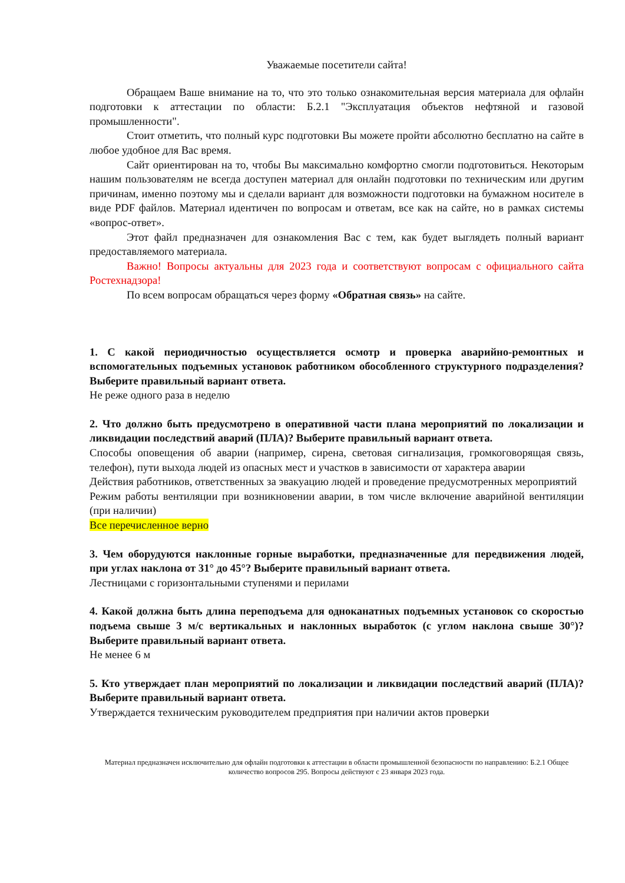Уважаемые посетители сайта!
Обращаем Ваше внимание на то, что это только ознакомительная версия материала для офлайн подготовки к аттестации по области: Б.2.1 "Эксплуатация объектов нефтяной и газовой промышленности".
Стоит отметить, что полный курс подготовки Вы можете пройти абсолютно бесплатно на сайте в любое удобное для Вас время.
Сайт ориентирован на то, чтобы Вы максимально комфортно смогли подготовиться. Некоторым нашим пользователям не всегда доступен материал для онлайн подготовки по техническим или другим причинам, именно поэтому мы и сделали вариант для возможности подготовки на бумажном носителе в виде PDF файлов. Материал идентичен по вопросам и ответам, все как на сайте, но в рамках системы «вопрос-ответ».
Этот файл предназначен для ознакомления Вас с тем, как будет выглядеть полный вариант предоставляемого материала.
Важно! Вопросы актуальны для 2023 года и соответствуют вопросам с официального сайта Ростехнадзора!
По всем вопросам обращаться через форму «Обратная связь» на сайте.
1. С какой периодичностью осуществляется осмотр и проверка аварийно-ремонтных и вспомогательных подъемных установок работником обособленного структурного подразделения? Выберите правильный вариант ответа.
Не реже одного раза в неделю
2. Что должно быть предусмотрено в оперативной части плана мероприятий по локализации и ликвидации последствий аварий (ПЛА)? Выберите правильный вариант ответа.
Способы оповещения об аварии (например, сирена, световая сигнализация, громкоговорящая связь, телефон), пути выхода людей из опасных мест и участков в зависимости от характера аварии
Действия работников, ответственных за эвакуацию людей и проведение предусмотренных мероприятий
Режим работы вентиляции при возникновении аварии, в том числе включение аварийной вентиляции (при наличии)
Все перечисленное верно
3. Чем оборудуются наклонные горные выработки, предназначенные для передвижения людей, при углах наклона от 31° до 45°? Выберите правильный вариант ответа.
Лестницами с горизонтальными ступенями и перилами
4. Какой должна быть длина переподъема для одноканатных подъемных установок со скоростью подъема свыше 3 м/с вертикальных и наклонных выработок (с углом наклона свыше 30°)? Выберите правильный вариант ответа.
Не менее 6 м
5. Кто утверждает план мероприятий по локализации и ликвидации последствий аварий (ПЛА)? Выберите правильный вариант ответа.
Утверждается техническим руководителем предприятия при наличии актов проверки
Материал предназначен исключительно для офлайн подготовки к аттестации в области промышленной безопасности по направлению: Б.2.1 Общее количество вопросов 295. Вопросы действуют с 23 января 2023 года.